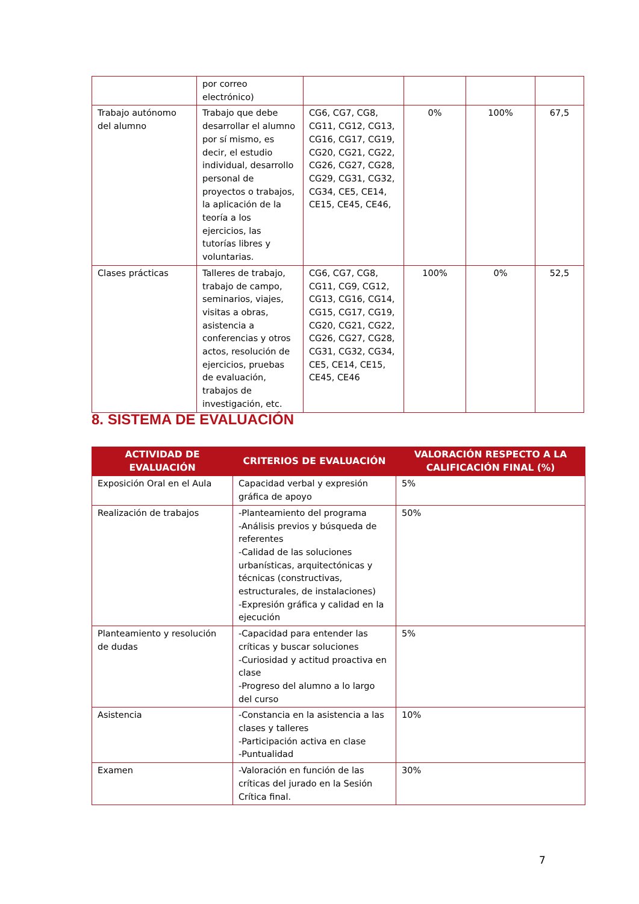| | por correo electrónico) | | | | |
| Trabajo autónomo del alumno | Trabajo que debe desarrollar el alumno por sí mismo, es decir, el estudio individual, desarrollo personal de proyectos o trabajos, la aplicación de la teoría a los ejercicios, las tutorías libres y voluntarias. | CG6, CG7, CG8, CG11, CG12, CG13, CG16, CG17, CG19, CG20, CG21, CG22, CG26, CG27, CG28, CG29, CG31, CG32, CG34, CE5, CE14, CE15, CE45, CE46, | 0% | 100% | 67,5 |
| Clases prácticas | Talleres de trabajo, trabajo de campo, seminarios, viajes, visitas a obras, asistencia a conferencias y otros actos, resolución de ejercicios, pruebas de evaluación, trabajos de investigación, etc. | CG6, CG7, CG8, CG11, CG9, CG12, CG13, CG16, CG14, CG15, CG17, CG19, CG20, CG21, CG22, CG26, CG27, CG28, CG31, CG32, CG34, CE5, CE14, CE15, CE45, CE46 | 100% | 0% | 52,5 |
8. SISTEMA DE EVALUACIÓN
| ACTIVIDAD DE EVALUACIÓN | CRITERIOS DE EVALUACIÓN | VALORACIÓN RESPECTO A LA CALIFICACIÓN FINAL (%) |
| --- | --- | --- |
| Exposición Oral en el Aula | Capacidad verbal y expresión gráfica de apoyo | 5% |
| Realización de trabajos | -Planteamiento del programa -Análisis previos y búsqueda de referentes -Calidad de las soluciones urbanísticas, arquitectónicas y técnicas (constructivas, estructurales, de instalaciones) -Expresión gráfica y calidad en la ejecución | 50% |
| Planteamiento y resolución de dudas | -Capacidad para entender las críticas y buscar soluciones -Curiosidad y actitud proactiva en clase -Progreso del alumno a lo largo del curso | 5% |
| Asistencia | -Constancia en la asistencia a las clases y talleres -Participación activa en clase -Puntualidad | 10% |
| Examen | -Valoración en función de las críticas del jurado en la Sesión Crítica final. | 30% |
7